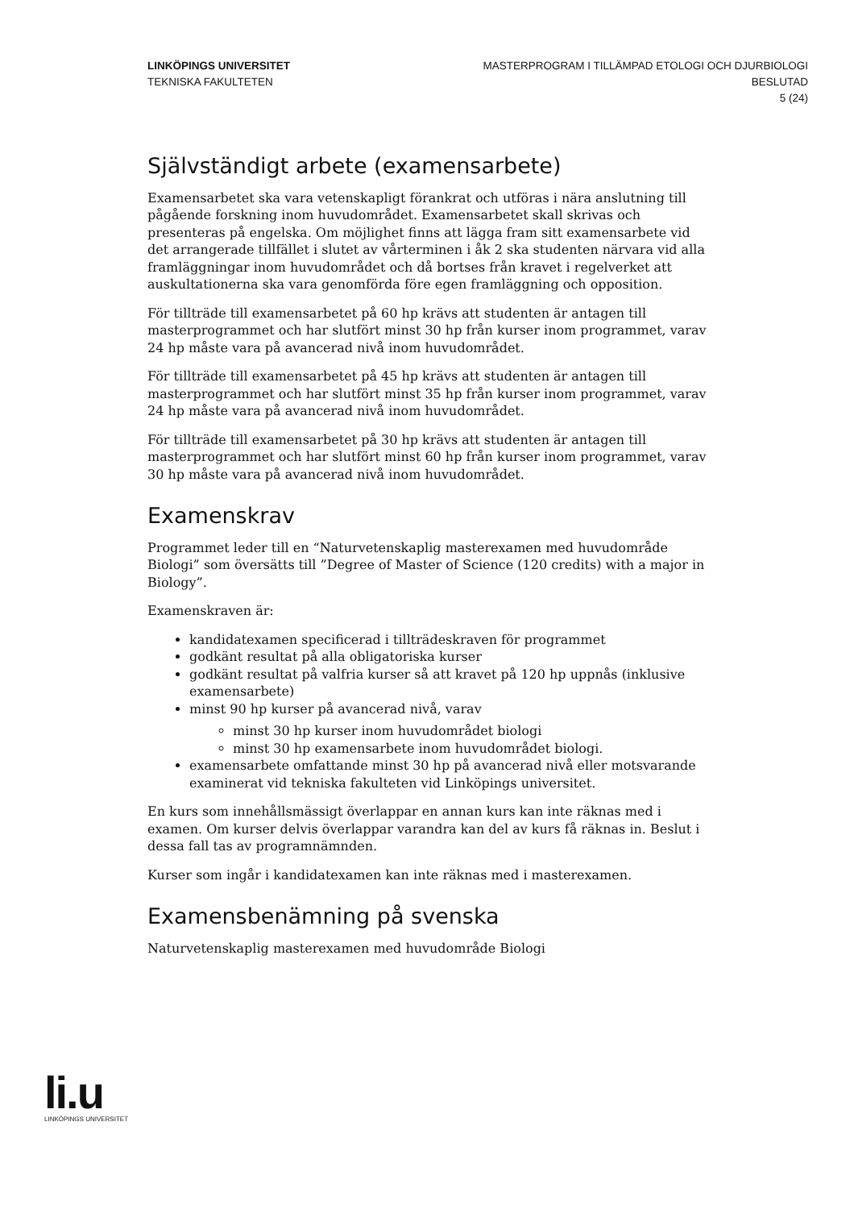LINKÖPINGS UNIVERSITET
TEKNISKA FAKULTETEN
MASTERPROGRAM I TILLÄMPAD ETOLOGI OCH DJURBIOLOGI
BESLUTAD
5 (24)
Självständigt arbete (examensarbete)
Examensarbetet ska vara vetenskapligt förankrat och utföras i nära anslutning till pågående forskning inom huvudområdet. Examensarbetet skall skrivas och presenteras på engelska. Om möjlighet finns att lägga fram sitt examensarbete vid det arrangerade tillfället i slutet av vårterminen i åk 2 ska studenten närvara vid alla framläggningar inom huvudområdet och då bortses från kravet i regelverket att auskultationerna ska vara genomförda före egen framläggning och opposition.
För tillträde till examensarbetet på 60 hp krävs att studenten är antagen till masterprogrammet och har slutfört minst 30 hp från kurser inom programmet, varav 24 hp måste vara på avancerad nivå inom huvudområdet.
För tillträde till examensarbetet på 45 hp krävs att studenten är antagen till masterprogrammet och har slutfört minst 35 hp från kurser inom programmet, varav 24 hp måste vara på avancerad nivå inom huvudområdet.
För tillträde till examensarbetet på 30 hp krävs att studenten är antagen till masterprogrammet och har slutfört minst 60 hp från kurser inom programmet, varav 30 hp måste vara på avancerad nivå inom huvudområdet.
Examenskrav
Programmet leder till en “Naturvetenskaplig masterexamen med huvudområde Biologi” som översätts till ”Degree of Master of Science (120 credits) with a major in Biology”.
Examenskraven är:
kandidatexamen specificerad i tillträdeskraven för programmet
godkänt resultat på alla obligatoriska kurser
godkänt resultat på valfria kurser så att kravet på 120 hp uppnås (inklusive examensarbete)
minst 90 hp kurser på avancerad nivå, varav
minst 30 hp kurser inom huvudområdet biologi
minst 30 hp examensarbete inom huvudområdet biologi.
examensarbete omfattande minst 30 hp på avancerad nivå eller motsvarande examinerat vid tekniska fakulteten vid Linköpings universitet.
En kurs som innehållsmässigt överlappar en annan kurs kan inte räknas med i examen. Om kurser delvis överlappar varandra kan del av kurs få räknas in. Beslut i dessa fall tas av programnämnden.
Kurser som ingår i kandidatexamen kan inte räknas med i masterexamen.
Examensbenämning på svenska
Naturvetenskaplig masterexamen med huvudområde Biologi
li.u
LINKÖPINGS UNIVERSITET